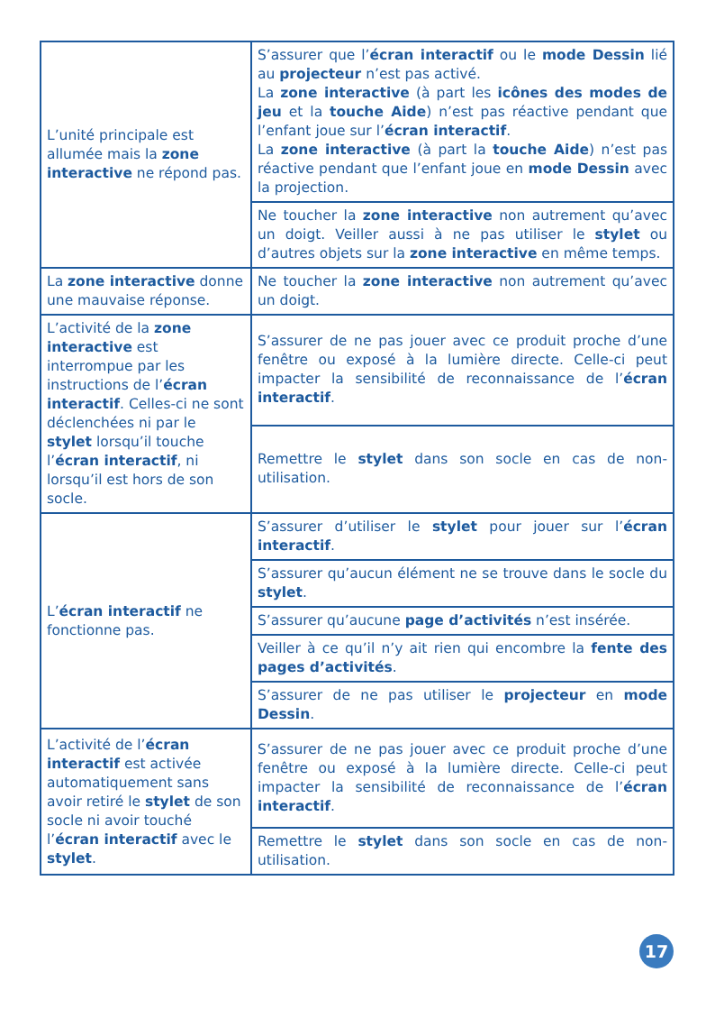| L’unité principale est allumée mais la zone interactive ne répond pas. | S’assurer que l’ écran interactif ou le mode Dessin lié au projecteur n’est pas activé. La zone interactive (à part les icônes des modes de jeu et la touche Aide ) n’est pas réactive pendant que l’enfant joue sur l’ écran interactif . La zone interactive (à part la touche Aide ) n’est pas réactive pendant que l’enfant joue en mode Dessin avec la projection. |
| | Ne toucher la zone interactive non autrement qu’avec un doigt. Veiller aussi à ne pas utiliser le stylet ou d’autres objets sur la zone interactive en même temps. |
| La zone interactive donne une mauvaise réponse. | Ne toucher la zone interactive non autrement qu’avec un doigt. |
| L’activité de la zone interactive est interrompue par les instructions de l’ écran interactif . Celles-ci ne sont déclenchées ni par le stylet lorsqu’il touche l’ écran interactif , ni lorsqu’il est hors de son socle. | S’assurer de ne pas jouer avec ce produit proche d’une fenêtre ou exposé à la lumière directe. Celle-ci peut impacter la sensibilité de reconnaissance de l’ écran interactif . |
| | Remettre le stylet dans son socle en cas de non-utilisation. |
| L’ écran interactif ne fonctionne pas. | S’assurer d’utiliser le stylet pour jouer sur l’ écran interactif . |
| | S’assurer qu’aucun élément ne se trouve dans le socle du stylet . |
| | S’assurer qu’aucune page d’activités n’est insérée. |
| | Veiller à ce qu’il n’y ait rien qui encombre la fente des pages d’activités . |
| | S’assurer de ne pas utiliser le projecteur en mode Dessin . |
| L’activité de l’ écran interactif est activée automatiquement sans avoir retiré le stylet de son socle ni avoir touché l’ écran interactif avec le stylet . | S’assurer de ne pas jouer avec ce produit proche d’une fenêtre ou exposé à la lumière directe. Celle-ci peut impacter la sensibilité de reconnaissance de l’ écran interactif . |
| | Remettre le stylet dans son socle en cas de non-utilisation. |
17